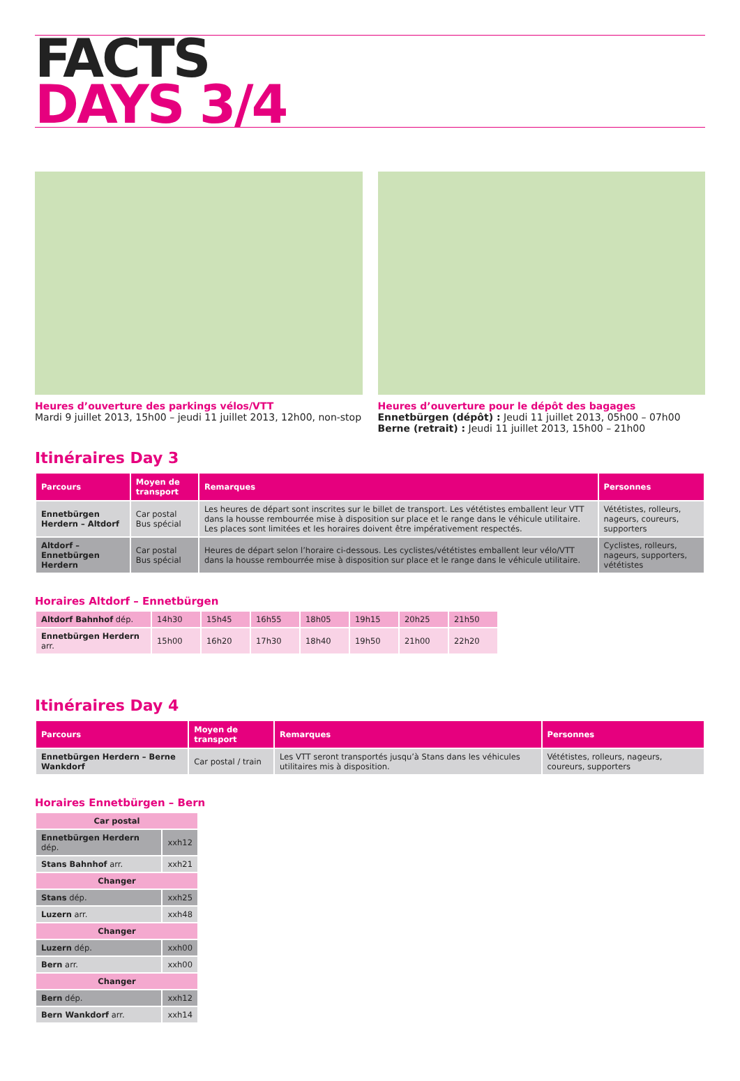FACTS
DAYS 3/4
Heures d’ouverture des parkings vélos/VTT
Mardi 9 juillet 2013, 15h00 – jeudi 11 juillet 2013, 12h00, non-stop
Heures d’ouverture pour le dépôt des bagages
Ennetbürgen (dépôt) : Jeudi 11 juillet 2013, 05h00 – 07h00
Berne (retrait) : Jeudi 11 juillet 2013, 15h00 – 21h00
Itinéraires Day 3
| Parcours | Moyen de transport | Remarques | Personnes |
| --- | --- | --- | --- |
| Ennetbürgen Herdern – Altdorf | Car postal Bus spécial | Les heures de départ sont inscrites sur le billet de transport. Les vététistes emballent leur VTT dans la housse rembourrée mise à disposition sur place et le range dans le véhicule utilitaire. Les places sont limitées et les horaires doivent être impérativement respectés. | Vététistes, rolleurs, nageurs, coureurs, supporters |
| Altdorf – Ennetbürgen Herdern | Car postal Bus spécial | Heures de départ selon l’horaire ci-dessous. Les cyclistes/vététistes emballent leur vélo/VTT dans la housse rembourrée mise à disposition sur place et le range dans le véhicule utilitaire. | Cyclistes, rolleurs, nageurs, supporters, vététistes |
Horaires Altdorf – Ennetbürgen
| Altdorf Bahnhof dép. | 14h30 | 15h45 | 16h55 | 18h05 | 19h15 | 20h25 | 21h50 |
| Ennetbürgen Herdern arr. | 15h00 | 16h20 | 17h30 | 18h40 | 19h50 | 21h00 | 22h20 |
Itinéraires Day 4
| Parcours | Moyen de transport | Remarques | Personnes |
| --- | --- | --- | --- |
| Ennetbürgen Herdern – Berne Wankdorf | Car postal / train | Les VTT seront transportés jusqu’à Stans dans les véhicules utilitaires mis à disposition. | Vététistes, rolleurs, nageurs, coureurs, supporters |
Horaires Ennetbürgen – Bern
| Car postal | |
| Ennetbürgen Herdern dép. | xxh12 |
| Stans Bahnhof arr. | xxh21 |
| Changer | |
| Stans dép. | xxh25 |
| Luzern arr. | xxh48 |
| Changer | |
| Luzern dép. | xxh00 |
| Bern arr. | xxh00 |
| Changer | |
| Bern dép. | xxh12 |
| Bern Wankdorf arr. | xxh14 |